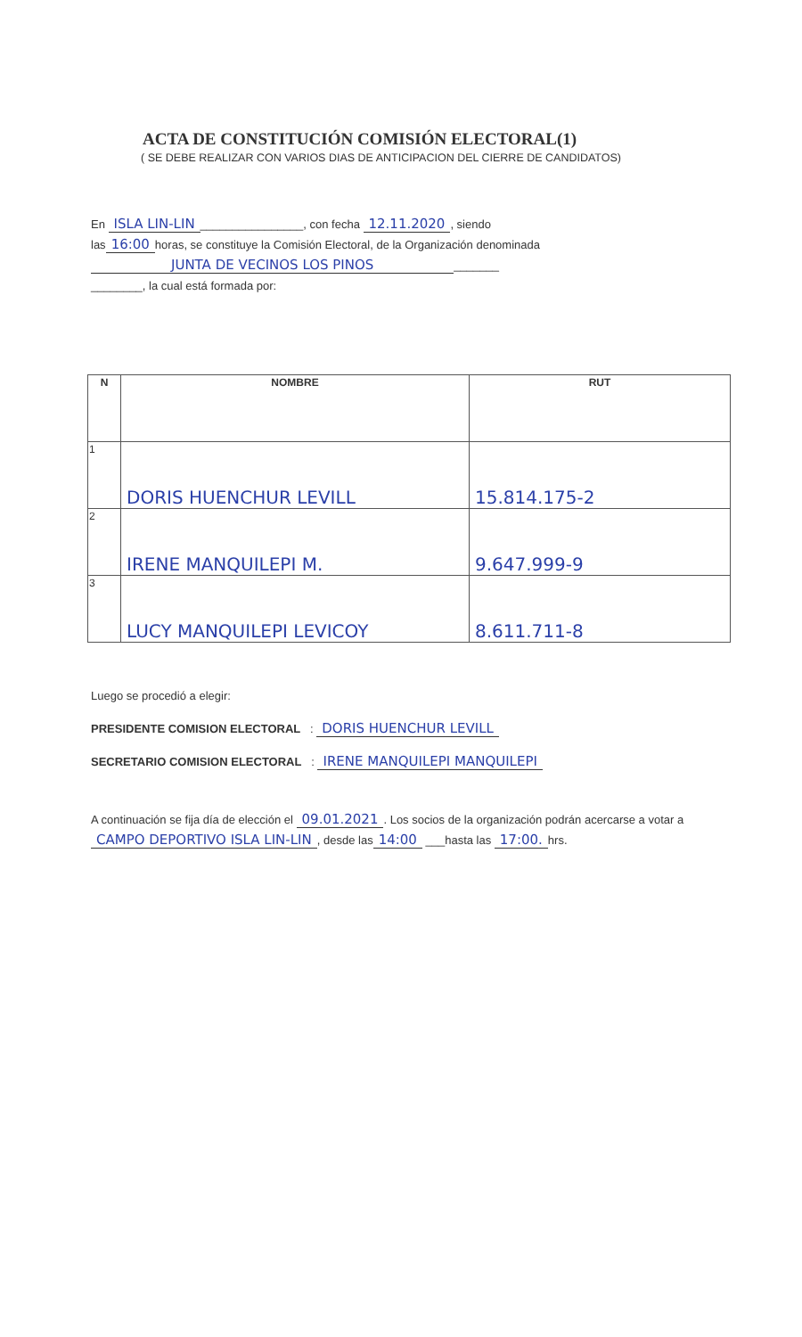ACTA DE CONSTITUCIÓN COMISIÓN ELECTORAL(1)
( SE DEBE REALIZAR CON VARIOS DIAS DE ANTICIPACION DEL CIERRE DE CANDIDATOS)
En ISLA LIN-LIN ________________, con fecha 12.11.2020, siendo
las 16:00 horas, se constituye la Comisión Electoral, de la Organización denominada
JUNTA DE VECINOS LOS PINOS _______
________, la cual está formada por:
| N | NOMBRE | RUT |
| --- | --- | --- |
| 1 | DORIS HUENCHUR LEVILL | 15.814.175-2 |
| 2 | IRENE MANQUILEPI M. | 9.647.999-9 |
| 3 | LUCY MANQUILEPI LEVICOY | 8.611.711-8 |
Luego se procedió a elegir:
PRESIDENTE COMISION ELECTORAL : DORIS HUENCHUR LEVILL
SECRETARIO COMISION ELECTORAL : IRENE MANQUILEPI MANQUILEPI
A continuación se fija día de elección el 09.01.2021. Los socios de la organización podrán acercarse a votar a CAMPO DEPORTIVO ISLA LIN-LIN, desde las 14:00 ___hasta las 17:00. hrs.